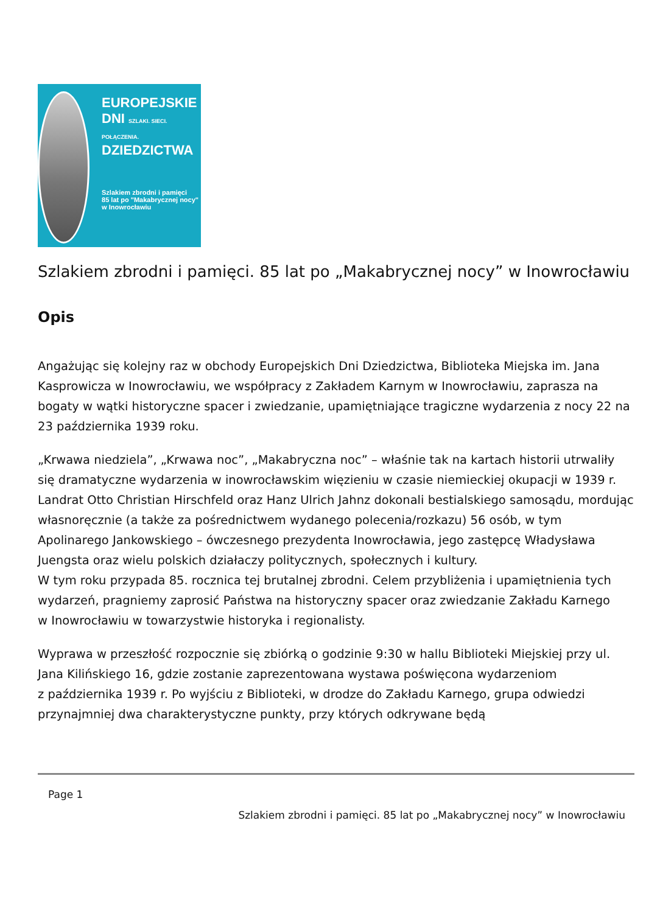EUROPEJSKIE
DNI SZLAKI. SIECI. POŁĄCZENIA.
DZIEDZICTWA
Szlakiem zbrodni i pamięci
85 lat po "Makabrycznej nocy" w Inowrocławiu
Szlakiem zbrodni i pamięci. 85 lat po „Makabrycznej nocy” w Inowrocławiu
Opis
Angażując się kolejny raz w obchody Europejskich Dni Dziedzictwa, Biblioteka Miejska im. Jana Kasprowicza w Inowrocławiu, we współpracy z Zakładem Karnym w Inowrocławiu, zaprasza na bogaty w wątki historyczne spacer i zwiedzanie, upamiętniające tragiczne wydarzenia z nocy 22 na 23 października 1939 roku.
„Krwawa niedziela”, „Krwawa noc”, „Makabryczna noc” – właśnie tak na kartach historii utrwaliły się dramatyczne wydarzenia w inowrocławskim więzieniu w czasie niemieckiej okupacji w 1939 r. Landrat Otto Christian Hirschfeld oraz Hanz Ulrich Jahnz dokonali bestialskiego samosądu, mordując własnoręcznie (a także za pośrednictwem wydanego polecenia/rozkazu) 56 osób, w tym Apolinarego Jankowskiego – ówczesnego prezydenta Inowrocławia, jego zastępcę Władysława Juengsta oraz wielu polskich działaczy politycznych, społecznych i kultury.
W tym roku przypada 85. rocznica tej brutalnej zbrodni. Celem przybliżenia i upamiętnienia tych wydarzeń, pragniemy zaprosić Państwa na historyczny spacer oraz zwiedzanie Zakładu Karnego
w Inowrocławiu w towarzystwie historyka i regionalisty.
Wyprawa w przeszłość rozpocznie się zbiórką o godzinie 9:30 w hallu Biblioteki Miejskiej przy ul. Jana Kilińskiego 16, gdzie zostanie zaprezentowana wystawa poświęcona wydarzeniom
z października 1939 r. Po wyjściu z Biblioteki, w drodze do Zakładu Karnego, grupa odwiedzi przynajmniej dwa charakterystyczne punkty, przy których odkrywane będą
Page 1
Szlakiem zbrodni i pamięci. 85 lat po „Makabrycznej nocy” w Inowrocławiu